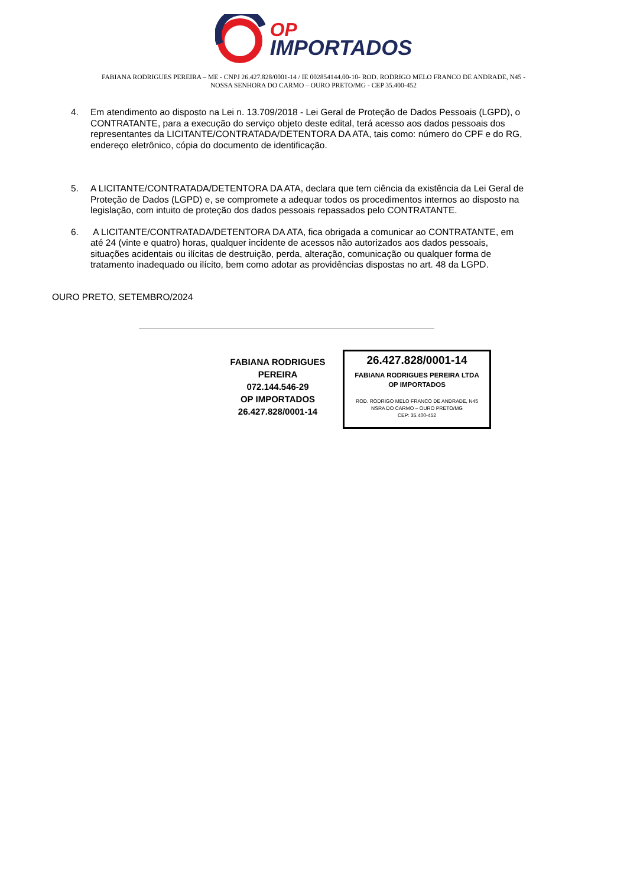OP
IMPORTADOS
FABIANA RODRIGUES PEREIRA – ME - CNPJ 26.427.828/0001-14 / IE 002854144.00-10- ROD. RODRIGO MELO FRANCO DE ANDRADE, N45 -
NOSSA SENHORA DO CARMO – OURO PRETO/MG - CEP 35.400-452
4. Em atendimento ao disposto na Lei n. 13.709/2018 - Lei Geral de Proteção de Dados Pessoais (LGPD), o CONTRATANTE, para a execução do serviço objeto deste edital, terá acesso aos dados pessoais dos representantes da LICITANTE/CONTRATADA/DETENTORA DA ATA, tais como: número do CPF e do RG, endereço eletrônico, cópia do documento de identificação.
5. A LICITANTE/CONTRATADA/DETENTORA DA ATA, declara que tem ciência da existência da Lei Geral de Proteção de Dados (LGPD) e, se compromete a adequar todos os procedimentos internos ao disposto na legislação, com intuito de proteção dos dados pessoais repassados pelo CONTRATANTE.
6. A LICITANTE/CONTRATADA/DETENTORA DA ATA, fica obrigada a comunicar ao CONTRATANTE, em até 24 (vinte e quatro) horas, qualquer incidente de acessos não autorizados aos dados pessoais, situações acidentais ou ilícitas de destruição, perda, alteração, comunicação ou qualquer forma de tratamento inadequado ou ilícito, bem como adotar as providências dispostas no art. 48 da LGPD.
OURO PRETO, SETEMBRO/2024
FABIANA RODRIGUES PEREIRA
072.144.546-29
OP IMPORTADOS
26.427.828/0001-14
26.427.828/0001-14
FABIANA RODRIGUES PEREIRA LTDA
OP IMPORTADOS
ROD. RODRIGO MELO FRANCO DE ANDRADE, N45
NSRA DO CARMO – OURO PRETO/MG
CEP: 35.400-452